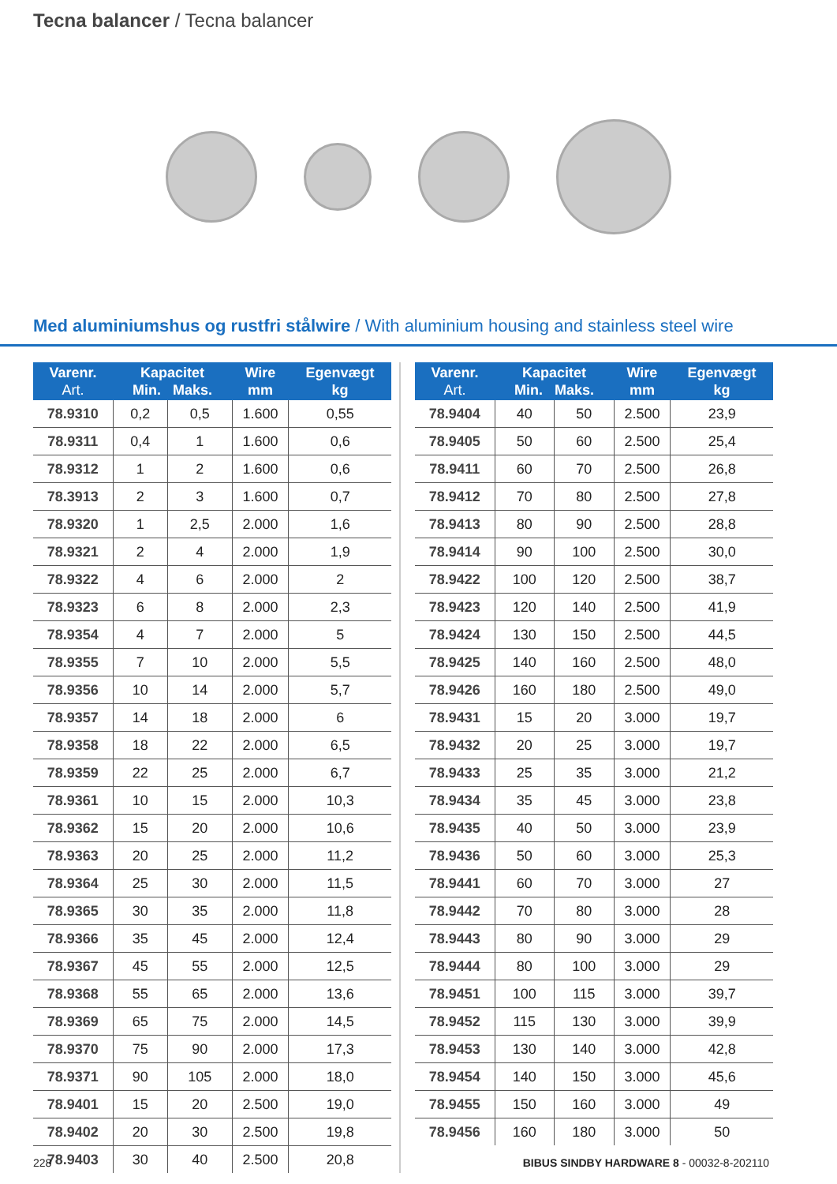Tecna balancer / Tecna balancer
Med aluminiumshus og rustfri stålwire / With aluminium housing and stainless steel wire
| Varenr. Art. | Kapacitet Min. Maks. | | Wire mm | Egenvægt kg |
| --- | --- | --- | --- | --- |
| 78.9310 | 0,2 | 0,5 | 1.600 | 0,55 |
| 78.9311 | 0,4 | 1 | 1.600 | 0,6 |
| 78.9312 | 1 | 2 | 1.600 | 0,6 |
| 78.3913 | 2 | 3 | 1.600 | 0,7 |
| 78.9320 | 1 | 2,5 | 2.000 | 1,6 |
| 78.9321 | 2 | 4 | 2.000 | 1,9 |
| 78.9322 | 4 | 6 | 2.000 | 2 |
| 78.9323 | 6 | 8 | 2.000 | 2,3 |
| 78.9354 | 4 | 7 | 2.000 | 5 |
| 78.9355 | 7 | 10 | 2.000 | 5,5 |
| 78.9356 | 10 | 14 | 2.000 | 5,7 |
| 78.9357 | 14 | 18 | 2.000 | 6 |
| 78.9358 | 18 | 22 | 2.000 | 6,5 |
| 78.9359 | 22 | 25 | 2.000 | 6,7 |
| 78.9361 | 10 | 15 | 2.000 | 10,3 |
| 78.9362 | 15 | 20 | 2.000 | 10,6 |
| 78.9363 | 20 | 25 | 2.000 | 11,2 |
| 78.9364 | 25 | 30 | 2.000 | 11,5 |
| 78.9365 | 30 | 35 | 2.000 | 11,8 |
| 78.9366 | 35 | 45 | 2.000 | 12,4 |
| 78.9367 | 45 | 55 | 2.000 | 12,5 |
| 78.9368 | 55 | 65 | 2.000 | 13,6 |
| 78.9369 | 65 | 75 | 2.000 | 14,5 |
| 78.9370 | 75 | 90 | 2.000 | 17,3 |
| 78.9371 | 90 | 105 | 2.000 | 18,0 |
| 78.9401 | 15 | 20 | 2.500 | 19,0 |
| 78.9402 | 20 | 30 | 2.500 | 19,8 |
| 78.9403 | 30 | 40 | 2.500 | 20,8 |
| Varenr. Art. | Kapacitet Min. Maks. | | Wire mm | Egenvægt kg |
| --- | --- | --- | --- | --- |
| 78.9404 | 40 | 50 | 2.500 | 23,9 |
| 78.9405 | 50 | 60 | 2.500 | 25,4 |
| 78.9411 | 60 | 70 | 2.500 | 26,8 |
| 78.9412 | 70 | 80 | 2.500 | 27,8 |
| 78.9413 | 80 | 90 | 2.500 | 28,8 |
| 78.9414 | 90 | 100 | 2.500 | 30,0 |
| 78.9422 | 100 | 120 | 2.500 | 38,7 |
| 78.9423 | 120 | 140 | 2.500 | 41,9 |
| 78.9424 | 130 | 150 | 2.500 | 44,5 |
| 78.9425 | 140 | 160 | 2.500 | 48,0 |
| 78.9426 | 160 | 180 | 2.500 | 49,0 |
| 78.9431 | 15 | 20 | 3.000 | 19,7 |
| 78.9432 | 20 | 25 | 3.000 | 19,7 |
| 78.9433 | 25 | 35 | 3.000 | 21,2 |
| 78.9434 | 35 | 45 | 3.000 | 23,8 |
| 78.9435 | 40 | 50 | 3.000 | 23,9 |
| 78.9436 | 50 | 60 | 3.000 | 25,3 |
| 78.9441 | 60 | 70 | 3.000 | 27 |
| 78.9442 | 70 | 80 | 3.000 | 28 |
| 78.9443 | 80 | 90 | 3.000 | 29 |
| 78.9444 | 80 | 100 | 3.000 | 29 |
| 78.9451 | 100 | 115 | 3.000 | 39,7 |
| 78.9452 | 115 | 130 | 3.000 | 39,9 |
| 78.9453 | 130 | 140 | 3.000 | 42,8 |
| 78.9454 | 140 | 150 | 3.000 | 45,6 |
| 78.9455 | 150 | 160 | 3.000 | 49 |
| 78.9456 | 160 | 180 | 3.000 | 50 |
228 BIBUS SINDBY HARDWARE 8 - 00032-8-202110